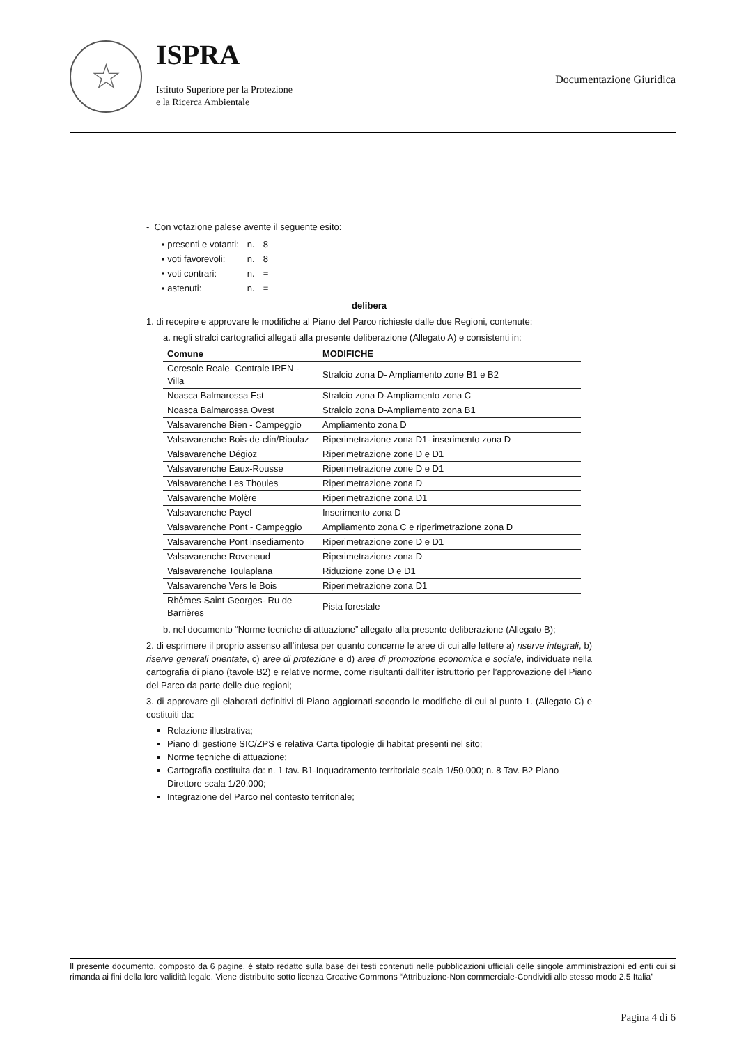☆
ISPRA
Istituto Superiore per la Protezione
e la Ricerca Ambientale
Documentazione Giuridica
- Con votazione palese avente il seguente esito:
| ▪ presenti e votanti: | n. | 8 |
| ▪ voti favorevoli: | n. | 8 |
| ▪ voti contrari: | n. | = |
| ▪ astenuti: | n. | = |
delibera
1. di recepire e approvare le modifiche al Piano del Parco richieste dalle due Regioni, contenute:
a. negli stralci cartografici allegati alla presente deliberazione (Allegato A) e consistenti in:
| Comune | MODIFICHE |
| --- | --- |
| Ceresole Reale- Centrale IREN - Villa | Stralcio zona D- Ampliamento zone B1 e B2 |
| Noasca Balmarossa Est | Stralcio zona D-Ampliamento zona C |
| Noasca Balmarossa Ovest | Stralcio zona D-Ampliamento zona B1 |
| Valsavarenche Bien - Campeggio | Ampliamento zona D |
| Valsavarenche Bois-de-clin/Rioulaz | Riperimetrazione zona D1- inserimento zona D |
| Valsavarenche Dégioz | Riperimetrazione zone D e D1 |
| Valsavarenche Eaux-Rousse | Riperimetrazione zone D e D1 |
| Valsavarenche Les Thoules | Riperimetrazione zona D |
| Valsavarenche Molère | Riperimetrazione zona D1 |
| Valsavarenche Payel | Inserimento zona D |
| Valsavarenche Pont - Campeggio | Ampliamento zona C e riperimetrazione zona D |
| Valsavarenche Pont insediamento | Riperimetrazione zone D e D1 |
| Valsavarenche Rovenaud | Riperimetrazione zona D |
| Valsavarenche Toulaplana | Riduzione zone D e D1 |
| Valsavarenche Vers le Bois | Riperimetrazione zona D1 |
| Rhêmes-Saint-Georges- Ru de Barrières | Pista forestale |
b. nel documento “Norme tecniche di attuazione” allegato alla presente deliberazione (Allegato B);
2. di esprimere il proprio assenso all’intesa per quanto concerne le aree di cui alle lettere a) riserve integrali, b) riserve generali orientate, c) aree di protezione e d) aree di promozione economica e sociale, individuate nella cartografia di piano (tavole B2) e relative norme, come risultanti dall’iter istruttorio per l’approvazione del Piano del Parco da parte delle due regioni;
3. di approvare gli elaborati definitivi di Piano aggiornati secondo le modifiche di cui al punto 1. (Allegato C) e costituiti da:
Relazione illustrativa;
Piano di gestione SIC/ZPS e relativa Carta tipologie di habitat presenti nel sito;
Norme tecniche di attuazione;
Cartografia costituita da: n. 1 tav. B1-Inquadramento territoriale scala 1/50.000; n. 8 Tav. B2 Piano Direttore scala 1/20.000;
Integrazione del Parco nel contesto territoriale;
Il presente documento, composto da 6 pagine, è stato redatto sulla base dei testi contenuti nelle pubblicazioni ufficiali delle singole amministrazioni ed enti cui si rimanda ai fini della loro validità legale. Viene distribuito sotto licenza Creative Commons “Attribuzione-Non commerciale-Condividi allo stesso modo 2.5 Italia”
Pagina 4 di 6